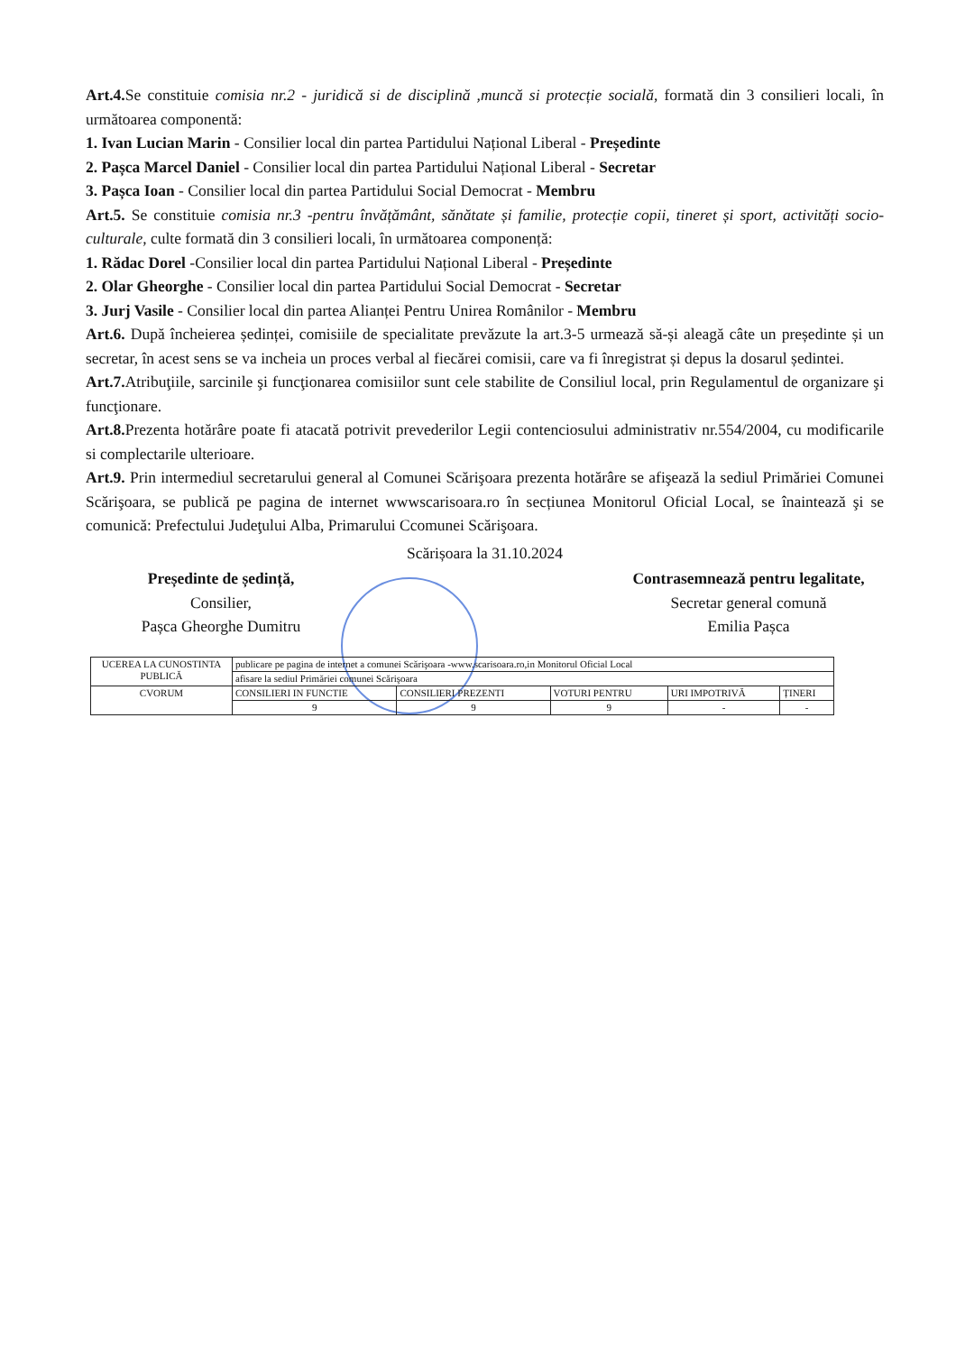Art.4. Se constituie comisia nr.2 - juridică si de disciplină ,muncă si protecție socială, formată din 3 consilieri locali, în următoarea componentă:
1. Ivan Lucian Marin - Consilier local din partea Partidului Național Liberal - Președinte
2. Pașca Marcel Daniel - Consilier local din partea Partidului Național Liberal - Secretar
3. Pașca Ioan - Consilier local din partea Partidului Social Democrat - Membru
Art.5. Se constituie comisia nr.3 -pentru învățământ, sănătate și familie, protecție copii, tineret și sport, activități socio-culturale, culte formată din 3 consilieri locali, în următoarea componență:
1. Rădac Dorel -Consilier local din partea Partidului Național Liberal - Președinte
2. Olar Gheorghe - Consilier local din partea Partidului Social Democrat - Secretar
3. Jurj Vasile - Consilier local din partea Alianței Pentru Unirea Românilor - Membru
Art.6. După încheierea ședinței, comisiile de specialitate prevăzute la art.3-5 urmează să-și aleagă câte un președinte și un secretar, în acest sens se va incheia un proces verbal al fiecărei comisii, care va fi înregistrat și depus la dosarul ședintei.
Art.7. Atribuţiile, sarcinile şi funcţionarea comisiilor sunt cele stabilite de Consiliul local, prin Regulamentul de organizare şi funcţionare.
Art.8. Prezenta hotărâre poate fi atacată potrivit prevederilor Legii contenciosului administrativ nr.554/2004, cu modificarile si complectarile ulterioare.
Art.9. Prin intermediul secretarului general al Comunei Scărişoara prezenta hotărâre se afişează la sediul Primăriei Comunei Scărişoara, se publică pe pagina de internet wwwscarisoara.ro în secțiunea Monitorul Oficial Local, se înaintează şi se comunică: Prefectului Judeţului Alba, Primarului Ccomunei Scărişoara.
Scărișoara la 31.10.2024
Președinte de ședință,
Consilier,
Pașca Gheorghe Dumitru
Contrasemnează pentru legalitate,
Secretar general comună
Emilia Pașca
| UCEREA LA CUNOSTINTA PUBLICĂ | publicare pe pagina de internet a comunei Scărişoara -www.scarisoara.ro,in Monitorul Oficial Local | | | | |
| | afisare la sediul Primăriei comunei Scărişoara | | | | |
| CVORUM | CONSILIERI IN FUNCTIE | CONSILIERI PREZENTI | VOTURI PENTRU | URI IMPOTRIVĂ | ȚINERI |
| | 9 | 9 | 9 | - | - |